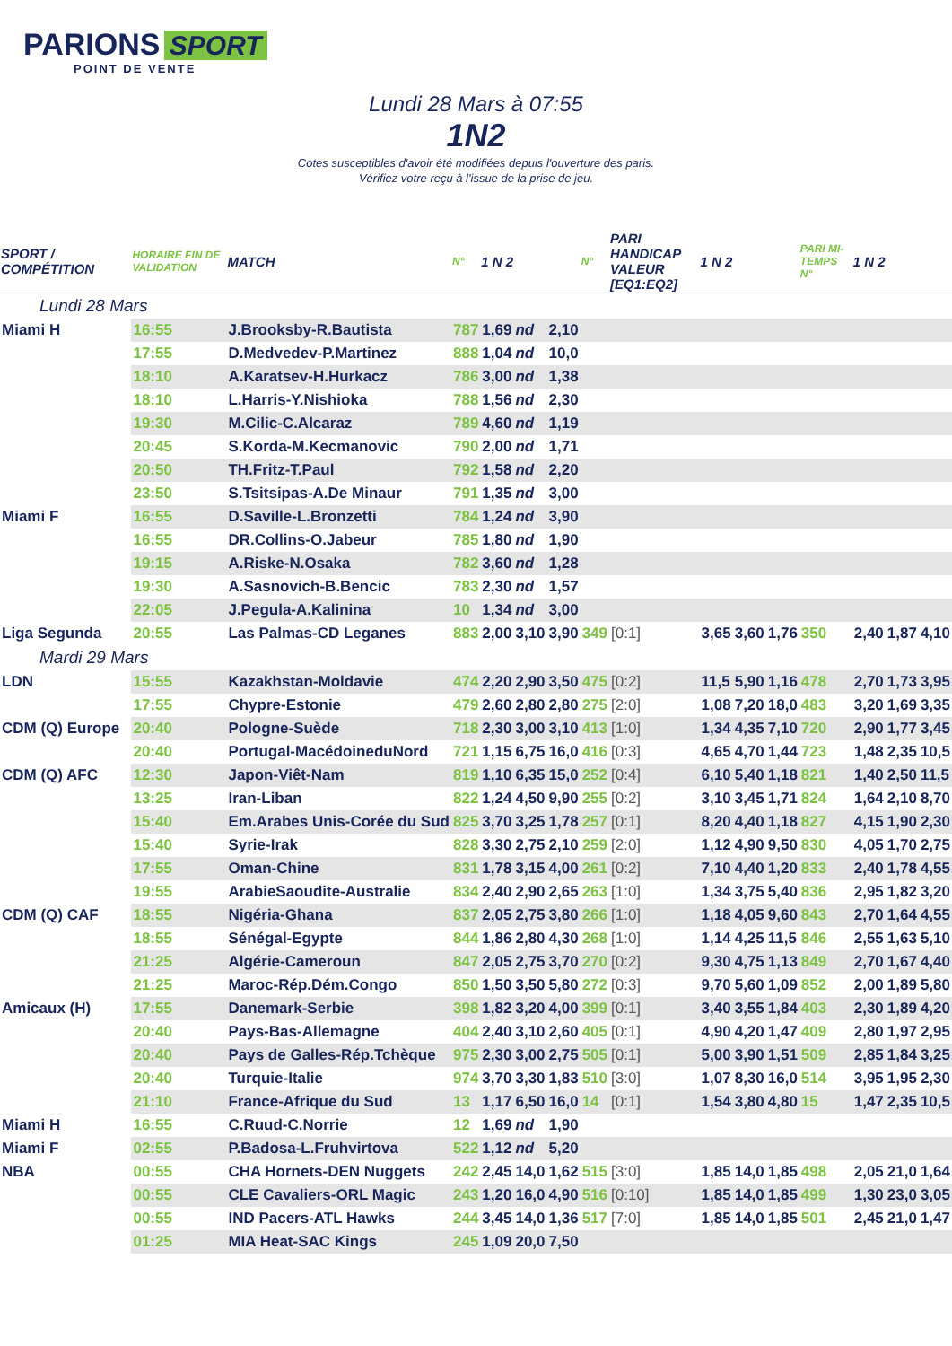PARIONS SPORT
POINT DE VENTE
Lundi 28 Mars à 07:55
1N2
Cotes susceptibles d'avoir été modifiées depuis l'ouverture des paris.
Vérifiez votre reçu à l'issue de la prise de jeu.
| SPORT / COMPÉTITION | HORAIRE FIN DE VALIDATION | MATCH | N° | 1 N 2 | | | N° | PARI HANDICAP VALEUR [EQ1:EQ2] | 1 N 2 | | | PARI MI-TEMPS N° | 1 N 2 | | |
| --- | --- | --- | --- | --- | --- | --- | --- | --- | --- | --- | --- | --- | --- | --- | --- |
| Lundi 28 Mars | | | | | | | | | | | | | | | |
| Miami H | 16:55 | J.Brooksby-R.Bautista | 787 | 1,69 | nd | 2,10 | | | | | | | | | |
| | 17:55 | D.Medvedev-P.Martinez | 888 | 1,04 | nd | 10,0 | | | | | | | | | |
| | 18:10 | A.Karatsev-H.Hurkacz | 786 | 3,00 | nd | 1,38 | | | | | | | | | |
| | 18:10 | L.Harris-Y.Nishioka | 788 | 1,56 | nd | 2,30 | | | | | | | | | |
| | 19:30 | M.Cilic-C.Alcaraz | 789 | 4,60 | nd | 1,19 | | | | | | | | | |
| | 20:45 | S.Korda-M.Kecmanovic | 790 | 2,00 | nd | 1,71 | | | | | | | | | |
| | 20:50 | TH.Fritz-T.Paul | 792 | 1,58 | nd | 2,20 | | | | | | | | | |
| | 23:50 | S.Tsitsipas-A.De Minaur | 791 | 1,35 | nd | 3,00 | | | | | | | | | |
| Miami F | 16:55 | D.Saville-L.Bronzetti | 784 | 1,24 | nd | 3,90 | | | | | | | | | |
| | 16:55 | DR.Collins-O.Jabeur | 785 | 1,80 | nd | 1,90 | | | | | | | | | |
| | 19:15 | A.Riske-N.Osaka | 782 | 3,60 | nd | 1,28 | | | | | | | | | |
| | 19:30 | A.Sasnovich-B.Bencic | 783 | 2,30 | nd | 1,57 | | | | | | | | | |
| | 22:05 | J.Pegula-A.Kalinina | 10 | 1,34 | nd | 3,00 | | | | | | | | | |
| Liga Segunda | 20:55 | Las Palmas-CD Leganes | 883 | 2,00 | 3,10 | 3,90 | 349 | [0:1] | 3,65 | 3,60 | 1,76 | 350 | 2,40 | 1,87 | 4,10 |
| Mardi 29 Mars | | | | | | | | | | | | | | | |
| LDN | 15:55 | Kazakhstan-Moldavie | 474 | 2,20 | 2,90 | 3,50 | 475 | [0:2] | 11,5 | 5,90 | 1,16 | 478 | 2,70 | 1,73 | 3,95 |
| | 17:55 | Chypre-Estonie | 479 | 2,60 | 2,80 | 2,80 | 275 | [2:0] | 1,08 | 7,20 | 18,0 | 483 | 3,20 | 1,69 | 3,35 |
| CDM (Q) Europe | 20:40 | Pologne-Suède | 718 | 2,30 | 3,00 | 3,10 | 413 | [1:0] | 1,34 | 4,35 | 7,10 | 720 | 2,90 | 1,77 | 3,45 |
| | 20:40 | Portugal-MacédoineduNord | 721 | 1,15 | 6,75 | 16,0 | 416 | [0:3] | 4,65 | 4,70 | 1,44 | 723 | 1,48 | 2,35 | 10,5 |
| CDM (Q) AFC | 12:30 | Japon-Viêt-Nam | 819 | 1,10 | 6,35 | 15,0 | 252 | [0:4] | 6,10 | 5,40 | 1,18 | 821 | 1,40 | 2,50 | 11,5 |
| | 13:25 | Iran-Liban | 822 | 1,24 | 4,50 | 9,90 | 255 | [0:2] | 3,10 | 3,45 | 1,71 | 824 | 1,64 | 2,10 | 8,70 |
| | 15:40 | Em.Arabes Unis-Corée du Sud | 825 | 3,70 | 3,25 | 1,78 | 257 | [0:1] | 8,20 | 4,40 | 1,18 | 827 | 4,15 | 1,90 | 2,30 |
| | 15:40 | Syrie-Irak | 828 | 3,30 | 2,75 | 2,10 | 259 | [2:0] | 1,12 | 4,90 | 9,50 | 830 | 4,05 | 1,70 | 2,75 |
| | 17:55 | Oman-Chine | 831 | 1,78 | 3,15 | 4,00 | 261 | [0:2] | 7,10 | 4,40 | 1,20 | 833 | 2,40 | 1,78 | 4,55 |
| | 19:55 | ArabieSaoudite-Australie | 834 | 2,40 | 2,90 | 2,65 | 263 | [1:0] | 1,34 | 3,75 | 5,40 | 836 | 2,95 | 1,82 | 3,20 |
| CDM (Q) CAF | 18:55 | Nigéria-Ghana | 837 | 2,05 | 2,75 | 3,80 | 266 | [1:0] | 1,18 | 4,05 | 9,60 | 843 | 2,70 | 1,64 | 4,55 |
| | 18:55 | Sénégal-Egypte | 844 | 1,86 | 2,80 | 4,30 | 268 | [1:0] | 1,14 | 4,25 | 11,5 | 846 | 2,55 | 1,63 | 5,10 |
| | 21:25 | Algérie-Cameroun | 847 | 2,05 | 2,75 | 3,70 | 270 | [0:2] | 9,30 | 4,75 | 1,13 | 849 | 2,70 | 1,67 | 4,40 |
| | 21:25 | Maroc-Rép.Dém.Congo | 850 | 1,50 | 3,50 | 5,80 | 272 | [0:3] | 9,70 | 5,60 | 1,09 | 852 | 2,00 | 1,89 | 5,80 |
| Amicaux (H) | 17:55 | Danemark-Serbie | 398 | 1,82 | 3,20 | 4,00 | 399 | [0:1] | 3,40 | 3,55 | 1,84 | 403 | 2,30 | 1,89 | 4,20 |
| | 20:40 | Pays-Bas-Allemagne | 404 | 2,40 | 3,10 | 2,60 | 405 | [0:1] | 4,90 | 4,20 | 1,47 | 409 | 2,80 | 1,97 | 2,95 |
| | 20:40 | Pays de Galles-Rép.Tchèque | 975 | 2,30 | 3,00 | 2,75 | 505 | [0:1] | 5,00 | 3,90 | 1,51 | 509 | 2,85 | 1,84 | 3,25 |
| | 20:40 | Turquie-Italie | 974 | 3,70 | 3,30 | 1,83 | 510 | [3:0] | 1,07 | 8,30 | 16,0 | 514 | 3,95 | 1,95 | 2,30 |
| | 21:10 | France-Afrique du Sud | 13 | 1,17 | 6,50 | 16,0 | 14 | [0:1] | 1,54 | 3,80 | 4,80 | 15 | 1,47 | 2,35 | 10,5 |
| Miami H | 16:55 | C.Ruud-C.Norrie | 12 | 1,69 | nd | 1,90 | | | | | | | | | |
| Miami F | 02:55 | P.Badosa-L.Fruhvirtova | 522 | 1,12 | nd | 5,20 | | | | | | | | | |
| NBA | 00:55 | CHA Hornets-DEN Nuggets | 242 | 2,45 | 14,0 | 1,62 | 515 | [3:0] | 1,85 | 14,0 | 1,85 | 498 | 2,05 | 21,0 | 1,64 |
| | 00:55 | CLE Cavaliers-ORL Magic | 243 | 1,20 | 16,0 | 4,90 | 516 | [0:10] | 1,85 | 14,0 | 1,85 | 499 | 1,30 | 23,0 | 3,05 |
| | 00:55 | IND Pacers-ATL Hawks | 244 | 3,45 | 14,0 | 1,36 | 517 | [7:0] | 1,85 | 14,0 | 1,85 | 501 | 2,45 | 21,0 | 1,47 |
| | 01:25 | MIA Heat-SAC Kings | 245 | 1,09 | 20,0 | 7,50 | | | | | | | | | |